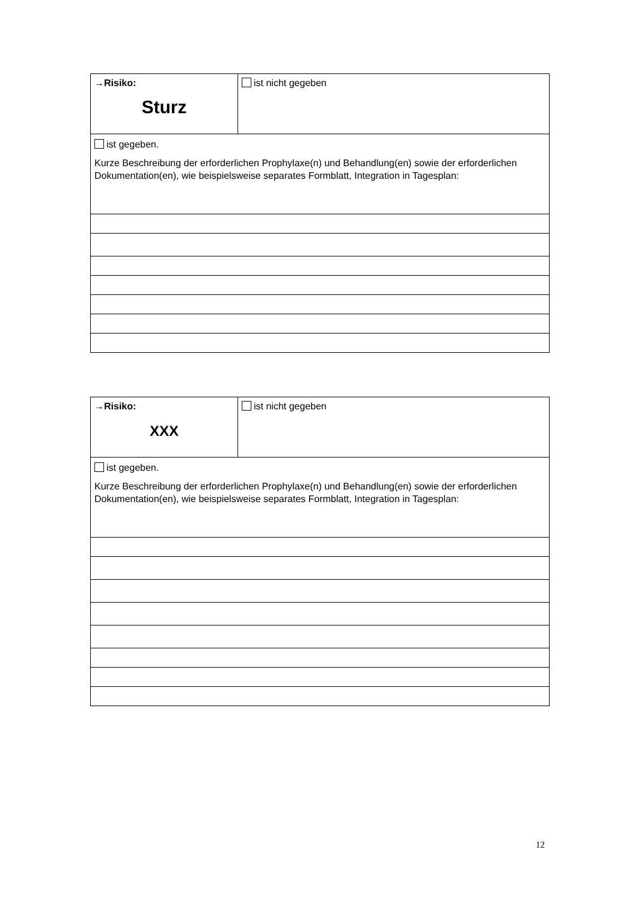| →Risiko: Sturz | ist nicht gegeben |
| ist gegeben. Kurze Beschreibung der erforderlichen Prophylaxe(n) und Behandlung(en) sowie der erforderlichen Dokumentation(en), wie beispielsweise separates Formblatt, Integration in Tagesplan: | |
| →Risiko: XXX | ist nicht gegeben |
| ist gegeben. Kurze Beschreibung der erforderlichen Prophylaxe(n) und Behandlung(en) sowie der erforderlichen Dokumentation(en), wie beispielsweise separates Formblatt, Integration in Tagesplan: | |
12